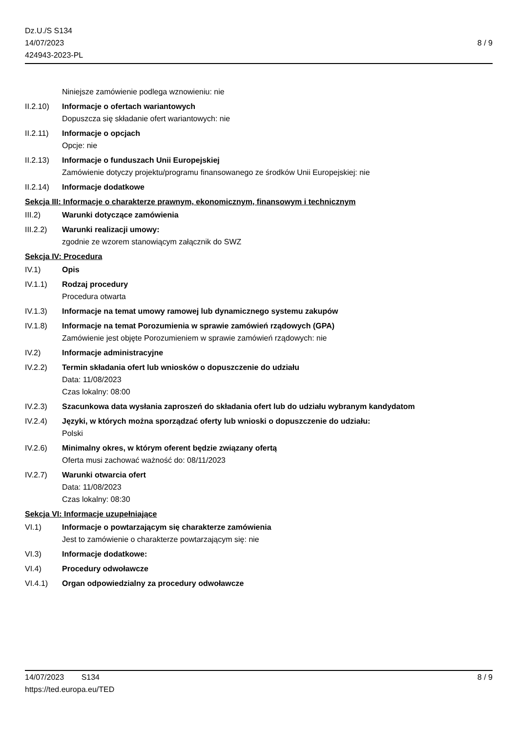Dz.U./S S134
14/07/2023
424943-2023-PL
8 / 9
Niniejsze zamówienie podlega wznowieniu: nie
II.2.10)
Informacje o ofertach wariantowych
Dopuszcza się składanie ofert wariantowych: nie
II.2.11)
Informacje o opcjach
Opcje: nie
II.2.13)
Informacje o funduszach Unii Europejskiej
Zamówienie dotyczy projektu/programu finansowanego ze środków Unii Europejskiej: nie
II.2.14)
Informacje dodatkowe
Sekcja III: Informacje o charakterze prawnym, ekonomicznym, finansowym i technicznym
III.2) Warunki dotyczące zamówienia
III.2.2)
Warunki realizacji umowy:
zgodnie ze wzorem stanowiącym załącznik do SWZ
Sekcja IV: Procedura
IV.1) Opis
IV.1.1) Rodzaj procedury
Procedura otwarta
IV.1.3) Informacje na temat umowy ramowej lub dynamicznego systemu zakupów
IV.1.8) Informacje na temat Porozumienia w sprawie zamówień rządowych (GPA)
Zamówienie jest objęte Porozumieniem w sprawie zamówień rządowych: nie
IV.2) Informacje administracyjne
IV.2.2) Termin składania ofert lub wniosków o dopuszczenie do udziału
Data: 11/08/2023
Czas lokalny: 08:00
IV.2.3) Szacunkowa data wysłania zaproszeń do składania ofert lub do udziału wybranym kandydatom
IV.2.4) Języki, w których można sporządzać oferty lub wnioski o dopuszczenie do udziału:
Polski
IV.2.6) Minimalny okres, w którym oferent będzie związany ofertą
Oferta musi zachować ważność do: 08/11/2023
IV.2.7) Warunki otwarcia ofert
Data: 11/08/2023
Czas lokalny: 08:30
Sekcja VI: Informacje uzupełniające
VI.1) Informacje o powtarzającym się charakterze zamówienia
Jest to zamówienie o charakterze powtarzającym się: nie
VI.3) Informacje dodatkowe:
VI.4) Procedury odwoławcze
VI.4.1) Organ odpowiedzialny za procedury odwoławcze
14/07/2023 S134 8 / 9
https://ted.europa.eu/TED